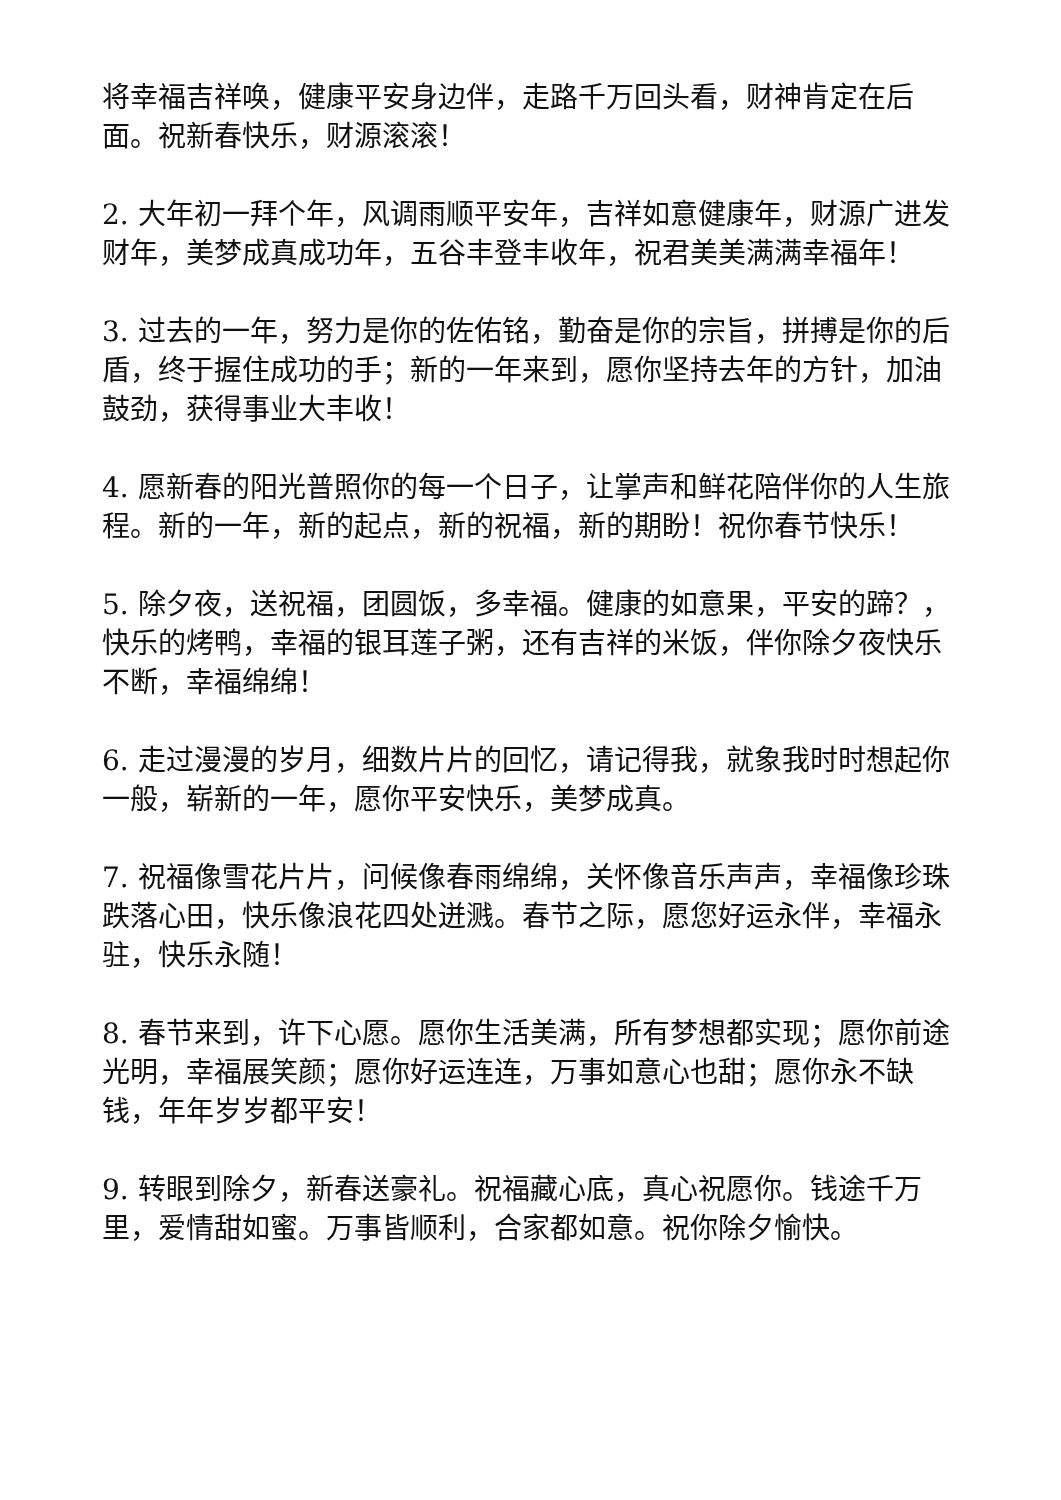将幸福吉祥唤，健康平安身边伴，走路千万回头看，财神肯定在后面。祝新春快乐，财源滚滚！
2. 大年初一拜个年，风调雨顺平安年，吉祥如意健康年，财源广进发财年，美梦成真成功年，五谷丰登丰收年，祝君美美满满幸福年！
3. 过去的一年，努力是你的佐佑铭，勤奋是你的宗旨，拼搏是你的后盾，终于握住成功的手；新的一年来到，愿你坚持去年的方针，加油鼓劲，获得事业大丰收！
4. 愿新春的阳光普照你的每一个日子，让掌声和鲜花陪伴你的人生旅程。新的一年，新的起点，新的祝福，新的期盼！祝你春节快乐！
5. 除夕夜，送祝福，团圆饭，多幸福。健康的如意果，平安的蹄？，快乐的烤鸭，幸福的银耳莲子粥，还有吉祥的米饭，伴你除夕夜快乐不断，幸福绵绵！
6. 走过漫漫的岁月，细数片片的回忆，请记得我，就象我时时想起你一般，崭新的一年，愿你平安快乐，美梦成真。
7. 祝福像雪花片片，问候像春雨绵绵，关怀像音乐声声，幸福像珍珠跌落心田，快乐像浪花四处迸溅。春节之际，愿您好运永伴，幸福永驻，快乐永随！
8. 春节来到，许下心愿。愿你生活美满，所有梦想都实现；愿你前途光明，幸福展笑颜；愿你好运连连，万事如意心也甜；愿你永不缺钱，年年岁岁都平安！
9. 转眼到除夕，新春送豪礼。祝福藏心底，真心祝愿你。钱途千万里，爱情甜如蜜。万事皆顺利，合家都如意。祝你除夕愉快。